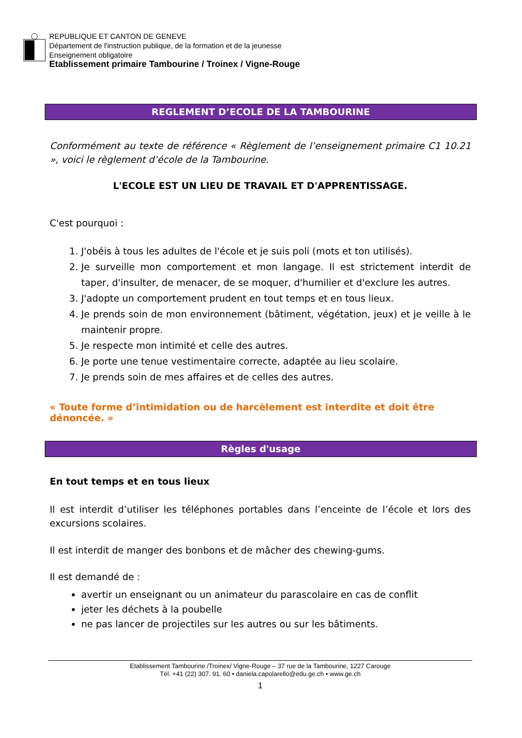REPUBLIQUE ET CANTON DE GENEVE
Département de l'instruction publique, de la formation et de la jeunesse
Enseignement obligatoire
Etablissement primaire Tambourine / Troinex / Vigne-Rouge
REGLEMENT D’ECOLE DE LA TAMBOURINE
Conformément au texte de référence « Règlement de l’enseignement primaire C1 10.21 », voici le règlement d’école de la Tambourine.
L'ECOLE EST UN LIEU DE TRAVAIL ET D'APPRENTISSAGE.
C'est pourquoi :
1. J'obéis à tous les adultes de l'école et je suis poli (mots et ton utilisés).
2. Je surveille mon comportement et mon langage. Il est strictement interdit de taper, d'insulter, de menacer, de se moquer, d'humilier et d'exclure les autres.
3. J'adopte un comportement prudent en tout temps et en tous lieux.
4. Je prends soin de mon environnement (bâtiment, végétation, jeux) et je veille à le maintenir propre.
5. Je respecte mon intimité et celle des autres.
6. Je porte une tenue vestimentaire correcte, adaptée au lieu scolaire.
7. Je prends soin de mes affaires et de celles des autres.
« Toute forme d’intimidation ou de harcèlement est interdite et doit être dénoncée. »
Règles d'usage
En tout temps et en tous lieux
Il est interdit d’utiliser les téléphones portables dans l’enceinte de l’école et lors des excursions scolaires.
Il est interdit de manger des bonbons et de mâcher des chewing-gums.
Il est demandé de :
avertir un enseignant ou un animateur du parascolaire en cas de conflit
jeter les déchets à la poubelle
ne pas lancer de projectiles sur les autres ou sur les bâtiments.
Etablissement Tambourine /Troinex/ Vigne-Rouge – 37 rue de la Tambourine, 1227 Carouge
Tél. +41 (22) 307. 91. 60 • daniela.capolarello@edu.ge.ch • www.ge.ch
1